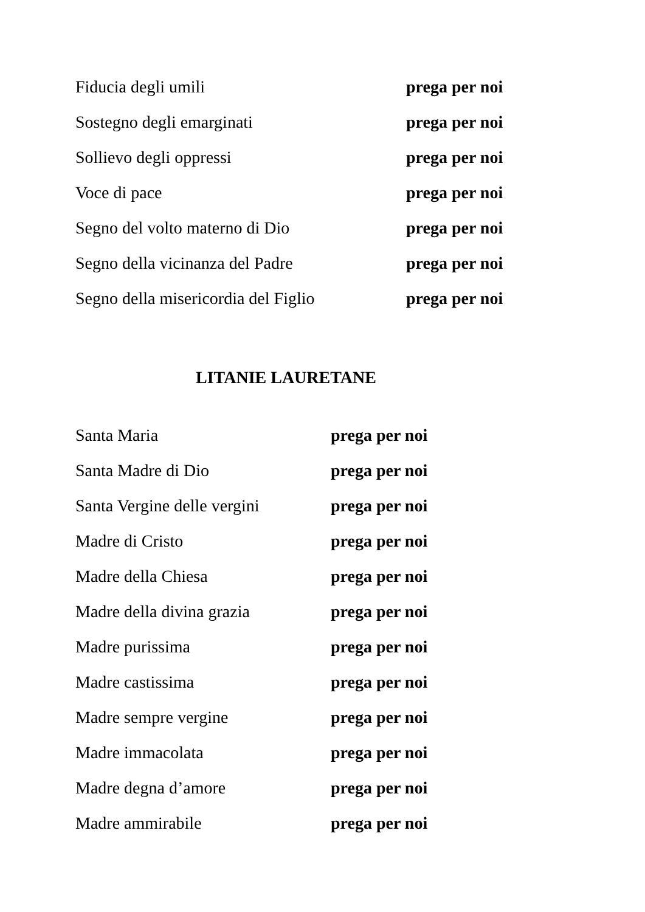Fiducia degli umili prega per noi
Sostegno degli emarginati prega per noi
Sollievo degli oppressi prega per noi
Voce di pace prega per noi
Segno del volto materno di Dio prega per noi
Segno della vicinanza del Padre prega per noi
Segno della misericordia del Figlio prega per noi
LITANIE LAURETANE
Santa Maria prega per noi
Santa Madre di Dio prega per noi
Santa Vergine delle vergini prega per noi
Madre di Cristo prega per noi
Madre della Chiesa prega per noi
Madre della divina grazia prega per noi
Madre purissima prega per noi
Madre castissima prega per noi
Madre sempre vergine prega per noi
Madre immacolata prega per noi
Madre degna d’amore prega per noi
Madre ammirabile prega per noi